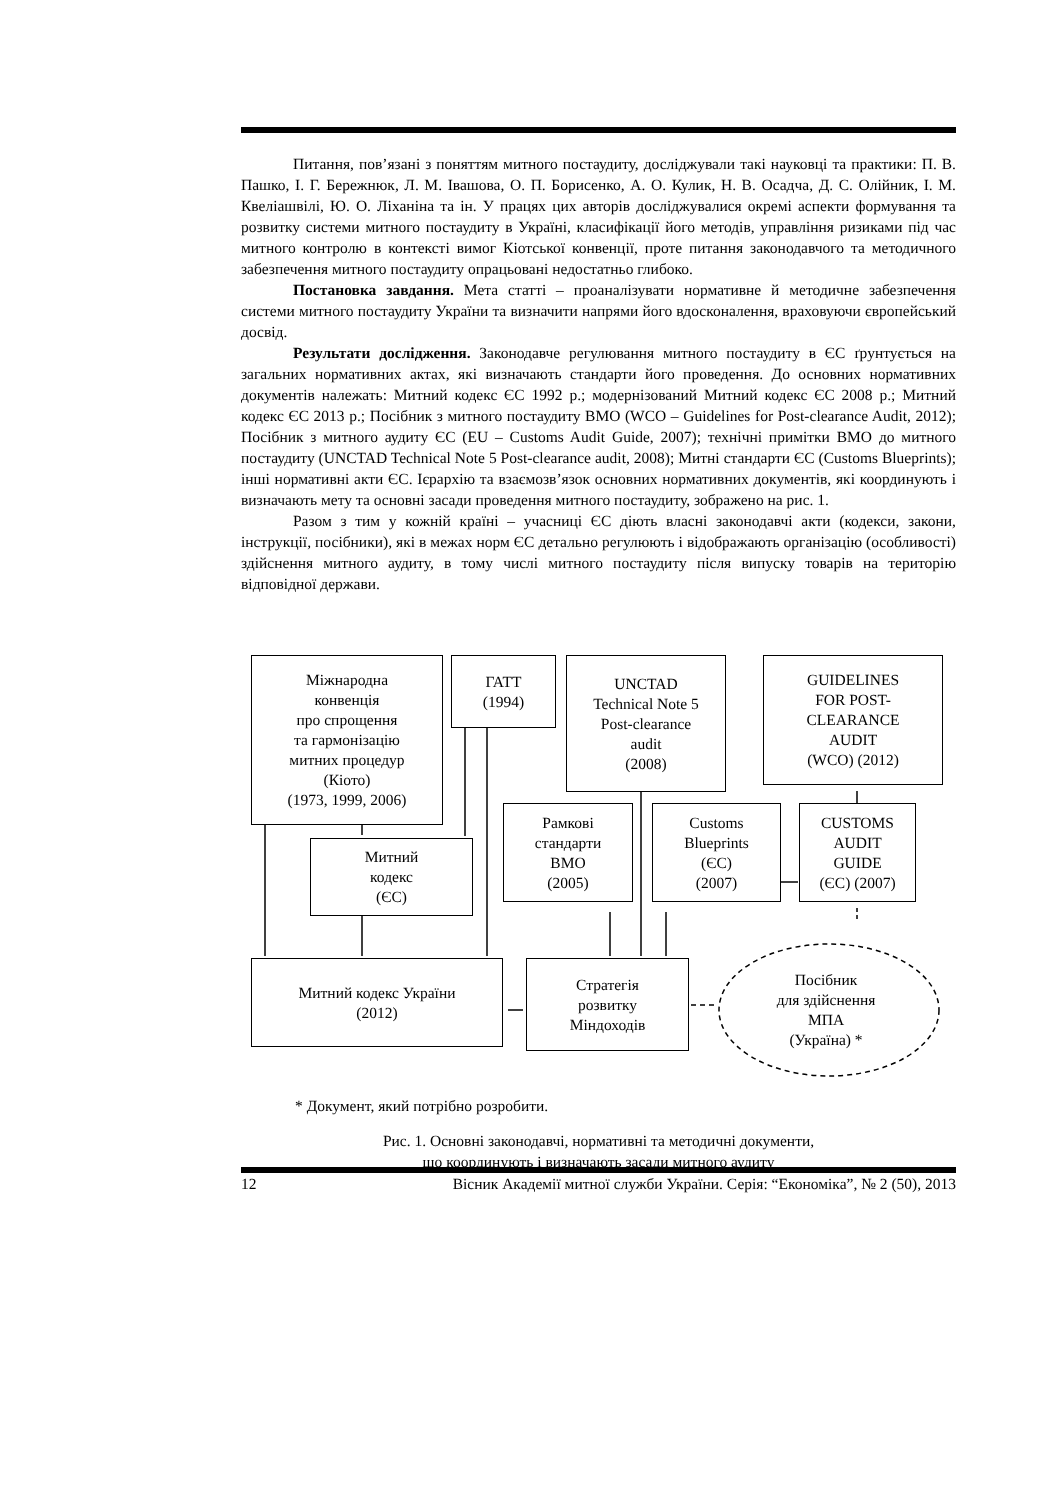Питання, пов’язані з поняттям митного постаудиту, досліджували такі науковці та практики: П. В. Пашко, І. Г. Бережнюк, Л. М. Івашова, О. П. Борисенко, А. О. Кулик, Н. В. Осадча, Д. С. Олійник, І. М. Квеліашвілі, Ю. О. Ліханіна та ін. У працях цих авторів досліджувалися окремі аспекти формування та розвитку системи митного постаудиту в Україні, класифікації його методів, управління ризиками під час митного контролю в контексті вимог Кіотської конвенції, проте питання законодавчого та методичного забезпечення митного постаудиту опрацьовані недостатньо глибоко.
Постановка завдання. Мета статті – проаналізувати нормативне й методичне забезпечення системи митного постаудиту України та визначити напрями його вдосконалення, враховуючи європейський досвід.
Результати дослідження. Законодавче регулювання митного постаудиту в ЄС ґрунтується на загальних нормативних актах, які визначають стандарти його проведення. До основних нормативних документів належать: Митний кодекс ЄС 1992 р.; модернізований Митний кодекс ЄС 2008 р.; Митний кодекс ЄС 2013 р.; Посібник з митного постаудиту ВМО (WCO – Guidelines for Post-clearance Audit, 2012); Посібник з митного аудиту ЄС (EU – Customs Audit Guide, 2007); технічні примітки ВМО до митного постаудиту (UNCTAD Technical Note 5 Post-clearance audit, 2008); Митні стандарти ЄС (Customs Blueprints); інші нормативні акти ЄС. Ієрархію та взаємозв’язок основних нормативних документів, які координують і визначають мету та основні засади проведення митного постаудиту, зображено на рис. 1.
Разом з тим у кожній країні – учасниці ЄС діють власні законодавчі акти (кодекси, закони, інструкції, посібники), які в межах норм ЄС детально регулюють і відображають організацію (особливості) здійснення митного аудиту, в тому числі митного постаудиту після випуску товарів на територію відповідної держави.
Міжнародна
конвенція
про спрощення
та гармонізацію
митних процедур
(Кіото)
(1973, 1999, 2006)
ГАТТ
(1994)
UNCTAD
Technical Note 5
Post-clearance
audit
(2008)
GUIDELINES
FOR POST-
CLEARANCE
AUDIT
(WCO) (2012)
Митний
кодекс
(ЄС)
Рамкові
стандарти
ВМО
(2005)
Customs
Blueprints
(ЄС)
(2007)
CUSTOMS
AUDIT
GUIDE
(ЄС) (2007)
Митний кодекс України
(2012)
Стратегія
розвитку
Міндоходів
Посібник
для здійснення
МПА
(Україна) *
* Документ, який потрібно розробити.
Рис. 1. Основні законодавчі, нормативні та методичні документи,
що координують і визначають засади митного аудиту
12 Вісник Академії митної служби України. Серія: “Економіка”, № 2 (50), 2013